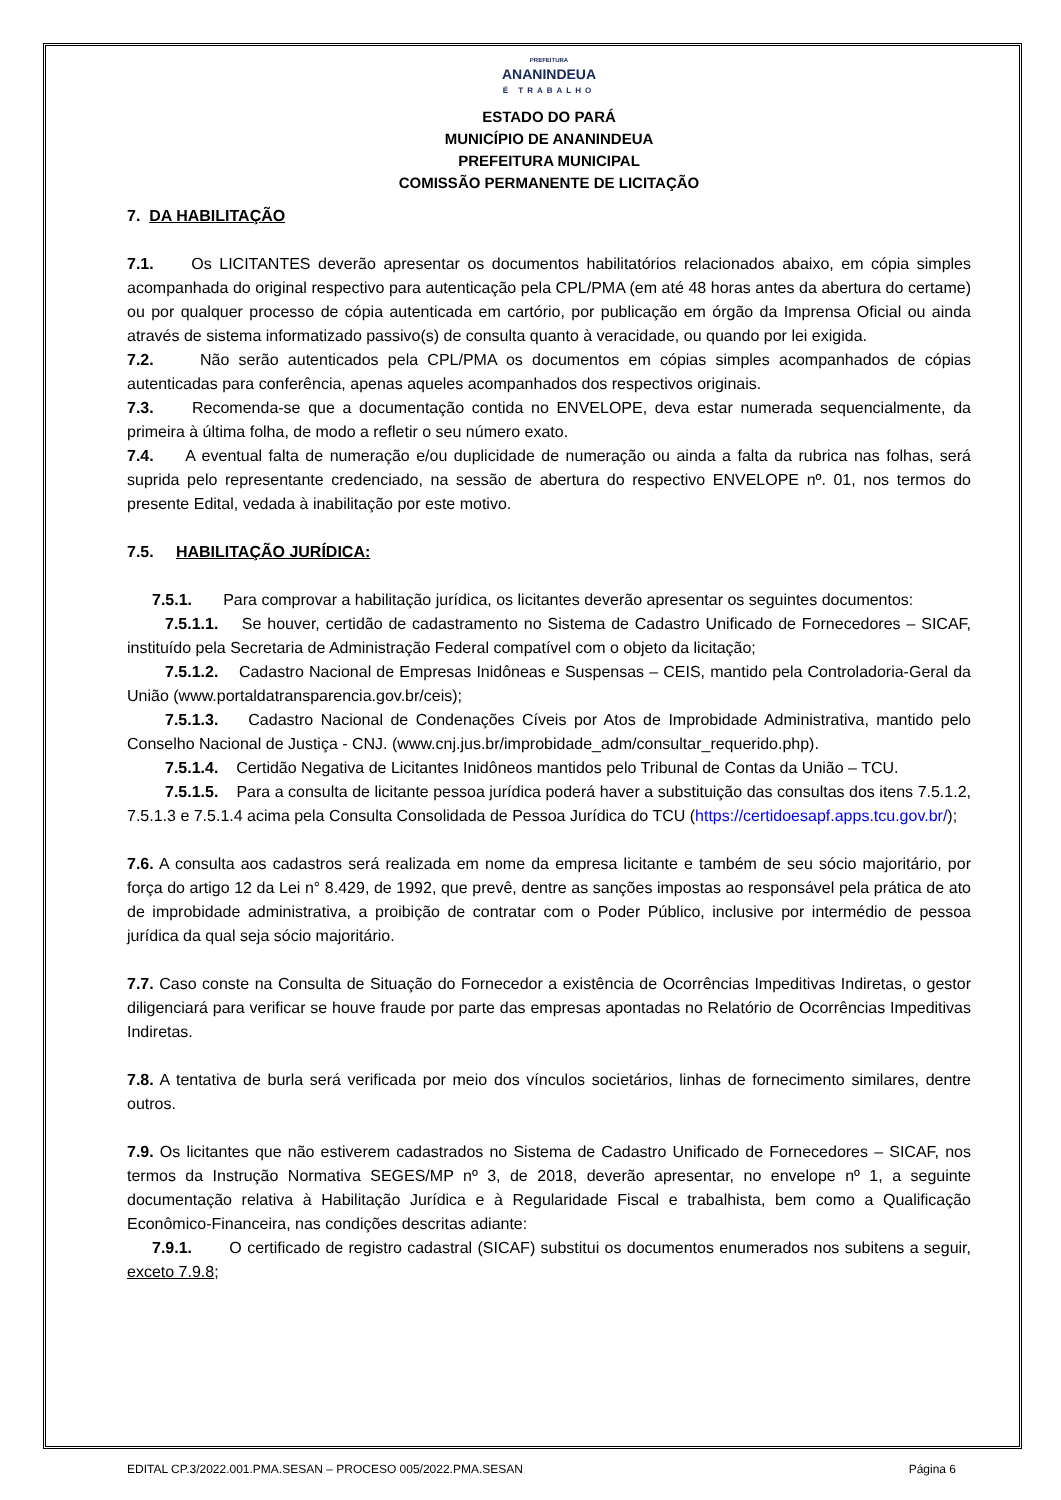PREFEITURA
ANANINDEUA
É TRABALHO
ESTADO DO PARÁ
MUNICÍPIO DE ANANINDEUA
PREFEITURA MUNICIPAL
COMISSÃO PERMANENTE DE LICITAÇÃO
7. DA HABILITAÇÃO
7.1. Os LICITANTES deverão apresentar os documentos habilitatórios relacionados abaixo, em cópia simples acompanhada do original respectivo para autenticação pela CPL/PMA (em até 48 horas antes da abertura do certame) ou por qualquer processo de cópia autenticada em cartório, por publicação em órgão da Imprensa Oficial ou ainda através de sistema informatizado passivo(s) de consulta quanto à veracidade, ou quando por lei exigida.
7.2. Não serão autenticados pela CPL/PMA os documentos em cópias simples acompanhados de cópias autenticadas para conferência, apenas aqueles acompanhados dos respectivos originais.
7.3. Recomenda-se que a documentação contida no ENVELOPE, deva estar numerada sequencialmente, da primeira à última folha, de modo a refletir o seu número exato.
7.4. A eventual falta de numeração e/ou duplicidade de numeração ou ainda a falta da rubrica nas folhas, será suprida pelo representante credenciado, na sessão de abertura do respectivo ENVELOPE nº. 01, nos termos do presente Edital, vedada à inabilitação por este motivo.
7.5. HABILITAÇÃO JURÍDICA:
7.5.1. Para comprovar a habilitação jurídica, os licitantes deverão apresentar os seguintes documentos:
7.5.1.1. Se houver, certidão de cadastramento no Sistema de Cadastro Unificado de Fornecedores – SICAF, instituído pela Secretaria de Administração Federal compatível com o objeto da licitação;
7.5.1.2. Cadastro Nacional de Empresas Inidôneas e Suspensas – CEIS, mantido pela Controladoria-Geral da União (www.portaldatransparencia.gov.br/ceis);
7.5.1.3. Cadastro Nacional de Condenações Cíveis por Atos de Improbidade Administrativa, mantido pelo Conselho Nacional de Justiça - CNJ. (www.cnj.jus.br/improbidade_adm/consultar_requerido.php).
7.5.1.4. Certidão Negativa de Licitantes Inidôneos mantidos pelo Tribunal de Contas da União – TCU.
7.5.1.5. Para a consulta de licitante pessoa jurídica poderá haver a substituição das consultas dos itens 7.5.1.2, 7.5.1.3 e 7.5.1.4 acima pela Consulta Consolidada de Pessoa Jurídica do TCU (https://certidoesapf.apps.tcu.gov.br/);
7.6. A consulta aos cadastros será realizada em nome da empresa licitante e também de seu sócio majoritário, por força do artigo 12 da Lei n° 8.429, de 1992, que prevê, dentre as sanções impostas ao responsável pela prática de ato de improbidade administrativa, a proibição de contratar com o Poder Público, inclusive por intermédio de pessoa jurídica da qual seja sócio majoritário.
7.7. Caso conste na Consulta de Situação do Fornecedor a existência de Ocorrências Impeditivas Indiretas, o gestor diligenciará para verificar se houve fraude por parte das empresas apontadas no Relatório de Ocorrências Impeditivas Indiretas.
7.8. A tentativa de burla será verificada por meio dos vínculos societários, linhas de fornecimento similares, dentre outros.
7.9. Os licitantes que não estiverem cadastrados no Sistema de Cadastro Unificado de Fornecedores – SICAF, nos termos da Instrução Normativa SEGES/MP nº 3, de 2018, deverão apresentar, no envelope nº 1, a seguinte documentação relativa à Habilitação Jurídica e à Regularidade Fiscal e trabalhista, bem como a Qualificação Econômico-Financeira, nas condições descritas adiante:
7.9.1. O certificado de registro cadastral (SICAF) substitui os documentos enumerados nos subitens a seguir, exceto 7.9.8;
EDITAL CP.3/2022.001.PMA.SESAN – PROCESO 005/2022.PMA.SESAN Página 6